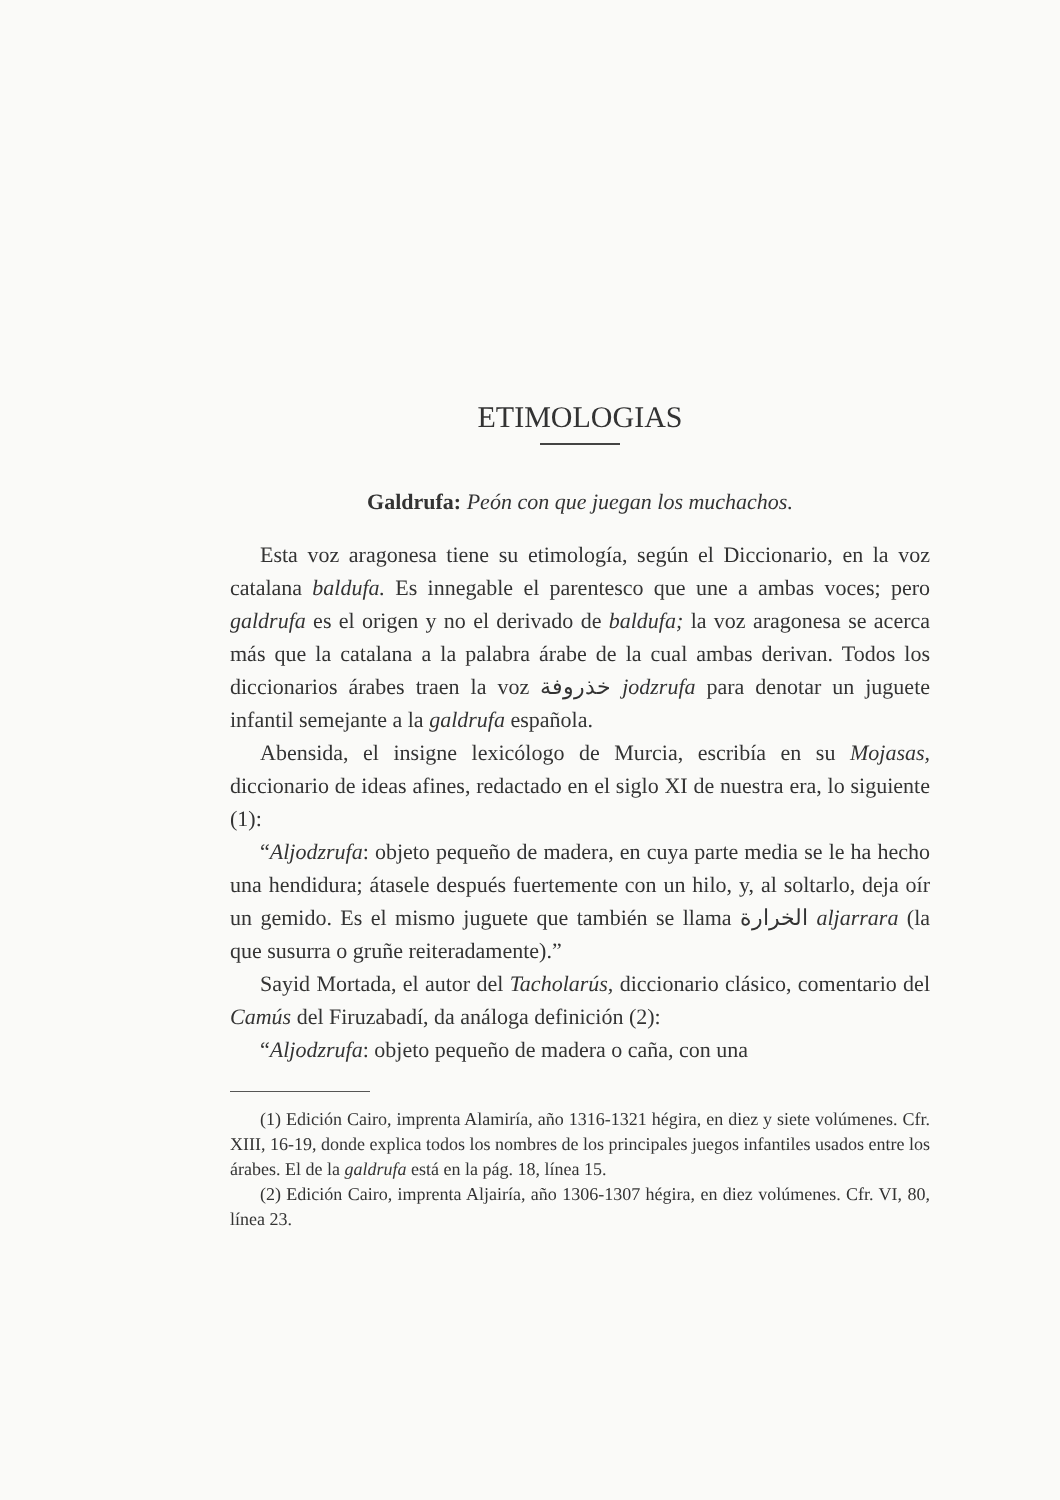ETIMOLOGIAS
Galdrufa: Peón con que juegan los muchachos.
Esta voz aragonesa tiene su etimología, según el Diccionario, en la voz catalana baldufa. Es innegable el parentesco que une a ambas voces; pero galdrufa es el origen y no el derivado de baldufa; la voz aragonesa se acerca más que la catalana a la palabra árabe de la cual ambas derivan. Todos los diccionarios árabes traen la voz خذروفة jodzrufa para denotar un juguete infantil semejante a la galdrufa española.
Abensida, el insigne lexicólogo de Murcia, escribía en su Mojasas, diccionario de ideas afines, redactado en el siglo XI de nuestra era, lo siguiente (1):
“Aljodzrufa: objeto pequeño de madera, en cuya parte media se le ha hecho una hendidura; átasele después fuertemente con un hilo, y, al soltarlo, deja oír un gemido. Es el mismo juguete que también se llama الخرارة aljarrara (la que susurra o gruñe reiteradamente).”
Sayid Mortada, el autor del Tacholarús, diccionario clásico, comentario del Camús del Firuzabadí, da análoga definición (2):
“Aljodzrufa: objeto pequeño de madera o caña, con una
(1) Edición Cairo, imprenta Alamiría, año 1316-1321 hégira, en diez y siete volúmenes. Cfr. XIII, 16-19, donde explica todos los nombres de los principales juegos infantiles usados entre los árabes. El de la galdrufa está en la pág. 18, línea 15.
(2) Edición Cairo, imprenta Aljairía, año 1306-1307 hégira, en diez volúmenes. Cfr. VI, 80, línea 23.